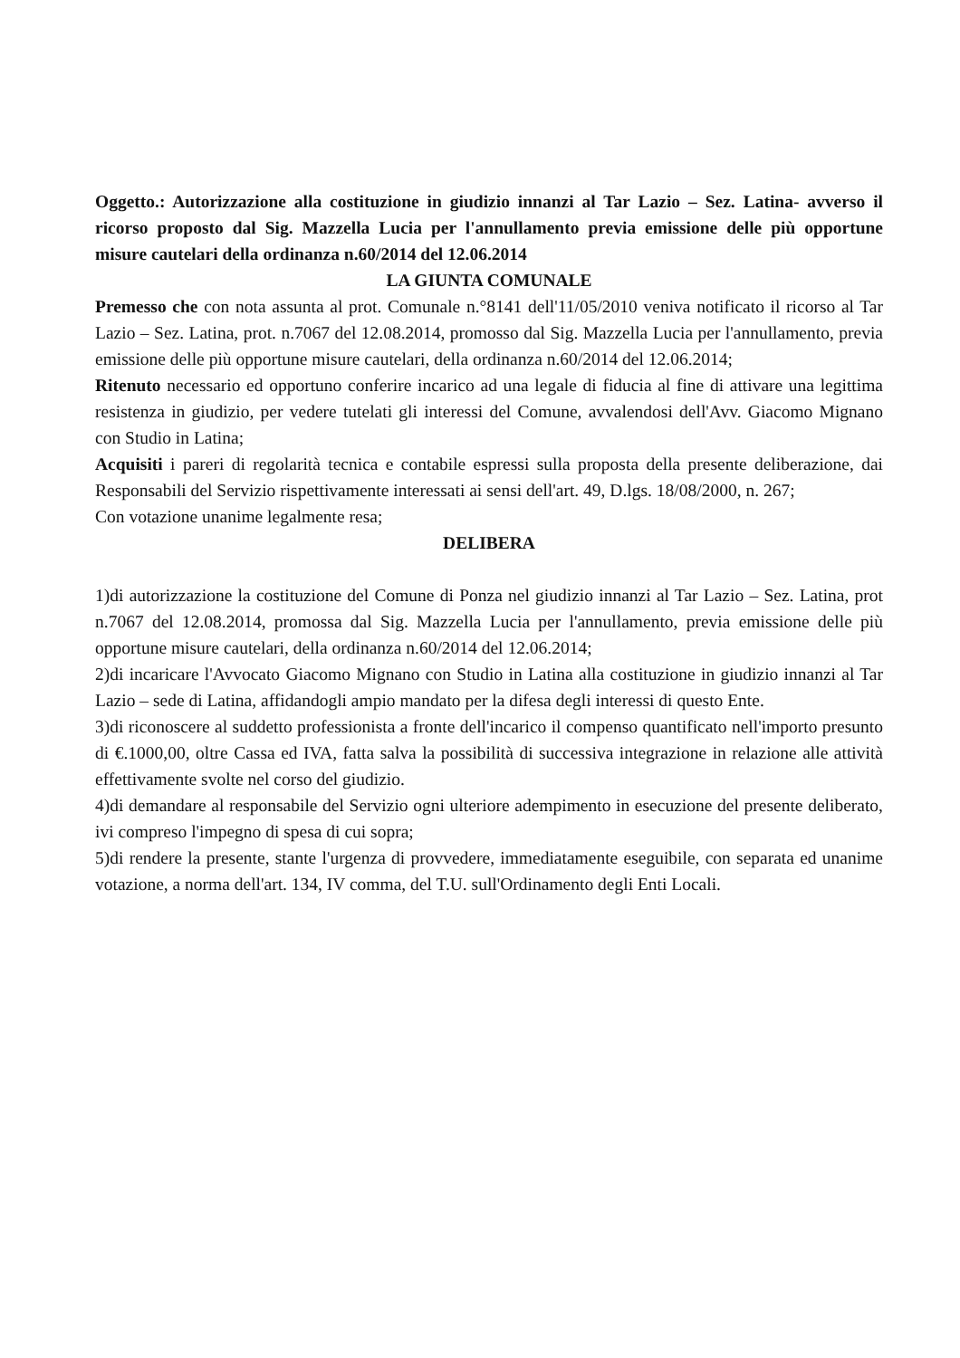Oggetto.: Autorizzazione alla costituzione in giudizio innanzi al Tar Lazio – Sez. Latina- avverso il ricorso proposto dal Sig. Mazzella Lucia per l'annullamento previa emissione delle più opportune misure cautelari della ordinanza n.60/2014 del 12.06.2014
LA GIUNTA COMUNALE
Premesso che con nota assunta al prot. Comunale n.°8141 dell'11/05/2010 veniva notificato il ricorso al Tar Lazio – Sez. Latina, prot. n.7067 del 12.08.2014, promosso dal Sig. Mazzella Lucia per l'annullamento, previa emissione delle più opportune misure cautelari, della ordinanza n.60/2014 del 12.06.2014;
Ritenuto necessario ed opportuno conferire incarico ad una legale di fiducia al fine di attivare una legittima resistenza in giudizio, per vedere tutelati gli interessi del Comune, avvalendosi dell'Avv. Giacomo Mignano con Studio in Latina;
Acquisiti i pareri di regolarità tecnica e contabile espressi sulla proposta della presente deliberazione, dai Responsabili del Servizio rispettivamente interessati ai sensi dell'art. 49, D.lgs. 18/08/2000, n. 267;
Con votazione unanime legalmente resa;
DELIBERA
1)di autorizzazione la costituzione del Comune di Ponza nel giudizio innanzi al Tar Lazio – Sez. Latina, prot n.7067 del 12.08.2014, promossa dal Sig. Mazzella Lucia per l'annullamento, previa emissione delle più opportune misure cautelari, della ordinanza n.60/2014 del 12.06.2014;
2)di incaricare l'Avvocato Giacomo Mignano con Studio in Latina alla costituzione in giudizio innanzi al Tar Lazio – sede di Latina, affidandogli ampio mandato per la difesa degli interessi di questo Ente.
3)di riconoscere al suddetto professionista a fronte dell'incarico il compenso quantificato nell'importo presunto di €.1000,00, oltre Cassa ed IVA, fatta salva la possibilità di successiva integrazione in relazione alle attività effettivamente svolte nel corso del giudizio.
4)di demandare al responsabile del Servizio ogni ulteriore adempimento in esecuzione del presente deliberato, ivi compreso l'impegno di spesa di cui sopra;
5)di rendere la presente, stante l'urgenza di provvedere, immediatamente eseguibile, con separata ed unanime votazione, a norma dell'art. 134, IV comma, del T.U. sull'Ordinamento degli Enti Locali.